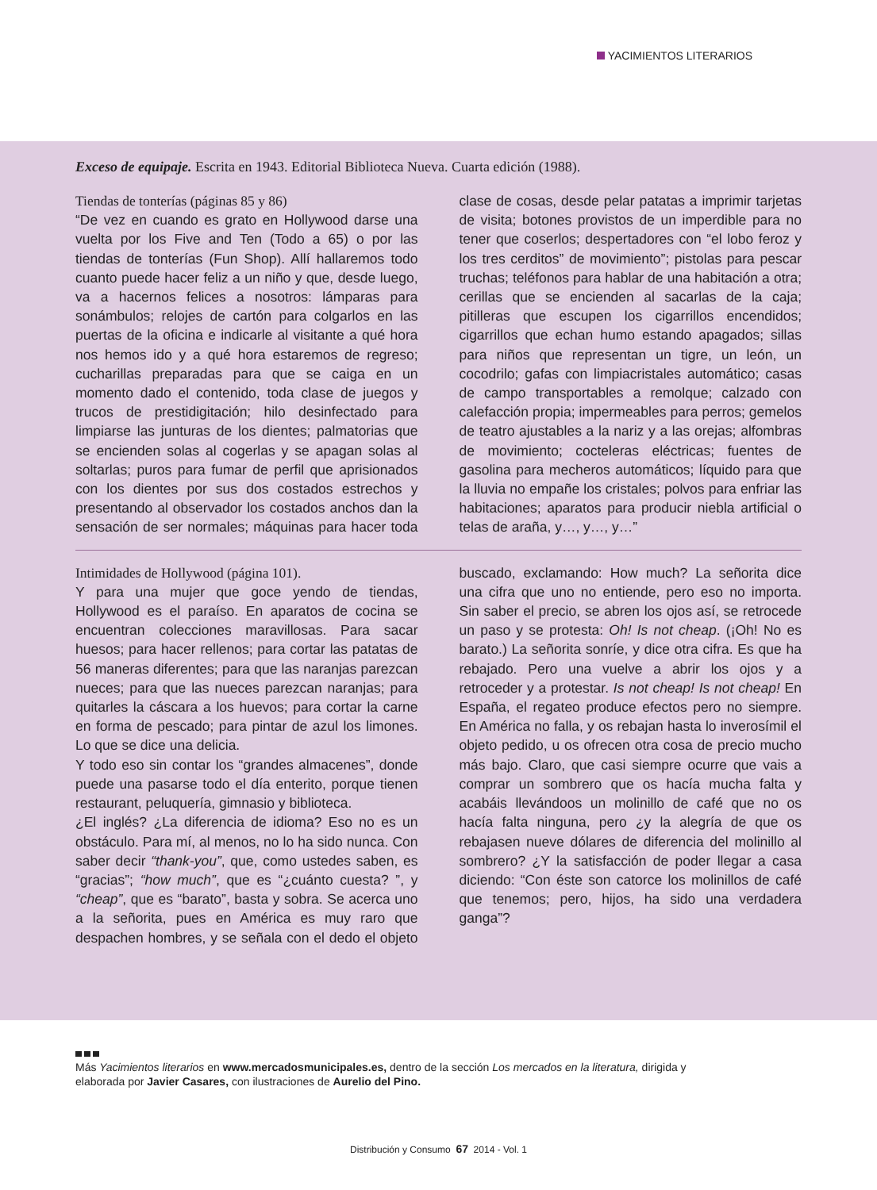YACIMIENTOS LITERARIOS
Exceso de equipaje. Escrita en 1943. Editorial Biblioteca Nueva. Cuarta edición (1988).
Tiendas de tonterías (páginas 85 y 86)
“De vez en cuando es grato en Hollywood darse una vuelta por los Five and Ten (Todo a 65) o por las tiendas de tonterías (Fun Shop). Allí hallaremos todo cuanto puede hacer feliz a un niño y que, desde luego, va a hacernos felices a nosotros: lámparas para sonámbulos; relojes de cartón para colgarlos en las puertas de la oficina e indicarle al visitante a qué hora nos hemos ido y a qué hora estaremos de regreso; cucharillas preparadas para que se caiga en un momento dado el contenido, toda clase de juegos y trucos de prestidigitación; hilo desinfectado para limpiarse las junturas de los dientes; palmatorias que se encienden solas al cogerlas y se apagan solas al soltarlas; puros para fumar de perfil que aprisionados con los dientes por sus dos costados estrechos y presentando al observador los costados anchos dan la sensación de ser normales; máquinas para hacer toda clase de cosas, desde pelar patatas a imprimir tarjetas de visita; botones provistos de un imperdible para no tener que coserlos; despertadores con “el lobo feroz y los tres cerditos” de movimiento”; pistolas para pescar truchas; teléfonos para hablar de una habitación a otra; cerillas que se encienden al sacarlas de la caja; pitilleras que escupen los cigarrillos encendidos; cigarrillos que echan humo estando apagados; sillas para niños que representan un tigre, un león, un cocodrilo; gafas con limpiacristales automático; casas de campo transportables a remolque; calzado con calefacción propia; impermeables para perros; gemelos de teatro ajustables a la nariz y a las orejas; alfombras de movimiento; cocteleras eléctricas; fuentes de gasolina para mecheros automáticos; líquido para que la lluvia no empañe los cristales; polvos para enfriar las habitaciones; aparatos para producir niebla artificial o telas de araña, y…, y…, y…”
Intimidades de Hollywood (página 101).
Y para una mujer que goce yendo de tiendas, Hollywood es el paraíso. En aparatos de cocina se encuentran colecciones maravillosas. Para sacar huesos; para hacer rellenos; para cortar las patatas de 56 maneras diferentes; para que las naranjas parezcan nueces; para que las nueces parezcan naranjas; para quitarles la cáscara a los huevos; para cortar la carne en forma de pescado; para pintar de azul los limones. Lo que se dice una delicia.
Y todo eso sin contar los “grandes almacenes”, donde puede una pasarse todo el día enterito, porque tienen restaurant, peluquería, gimnasio y biblioteca.
¿El inglés? ¿La diferencia de idioma? Eso no es un obstáculo. Para mí, al menos, no lo ha sido nunca. Con saber decir “thank-you”, que, como ustedes saben, es “gracias”; “how much”, que es “¿cuánto cuesta? ”, y “cheap”, que es “barato”, basta y sobra. Se acerca uno a la señorita, pues en América es muy raro que despachen hombres, y se señala con el dedo el objeto buscado, exclamando: How much? La señorita dice una cifra que uno no entiende, pero eso no importa. Sin saber el precio, se abren los ojos así, se retrocede un paso y se protesta: Oh! Is not cheap. (¡Oh! No es barato.) La señorita sonríe, y dice otra cifra. Es que ha rebajado. Pero una vuelve a abrir los ojos y a retroceder y a protestar. Is not cheap! Is not cheap! En España, el regateo produce efectos pero no siempre. En América no falla, y os rebajan hasta lo inverosímil el objeto pedido, u os ofrecen otra cosa de precio mucho más bajo. Claro, que casi siempre ocurre que vais a comprar un sombrero que os hacía mucha falta y acabáis llevándoos un molinillo de café que no os hacía falta ninguna, pero ¿y la alegría de que os rebajasen nueve dólares de diferencia del molinillo al sombrero? ¿Y la satisfacción de poder llegar a casa diciendo: “Con éste son catorce los molinillos de café que tenemos; pero, hijos, ha sido una verdadera ganga”?
Más Yacimientos literarios en www.mercadosmunicipales.es, dentro de la sección Los mercados en la literatura, dirigida y
elaborada por Javier Casares, con ilustraciones de Aurelio del Pino.
Distribución y Consumo 67 2014 - Vol. 1